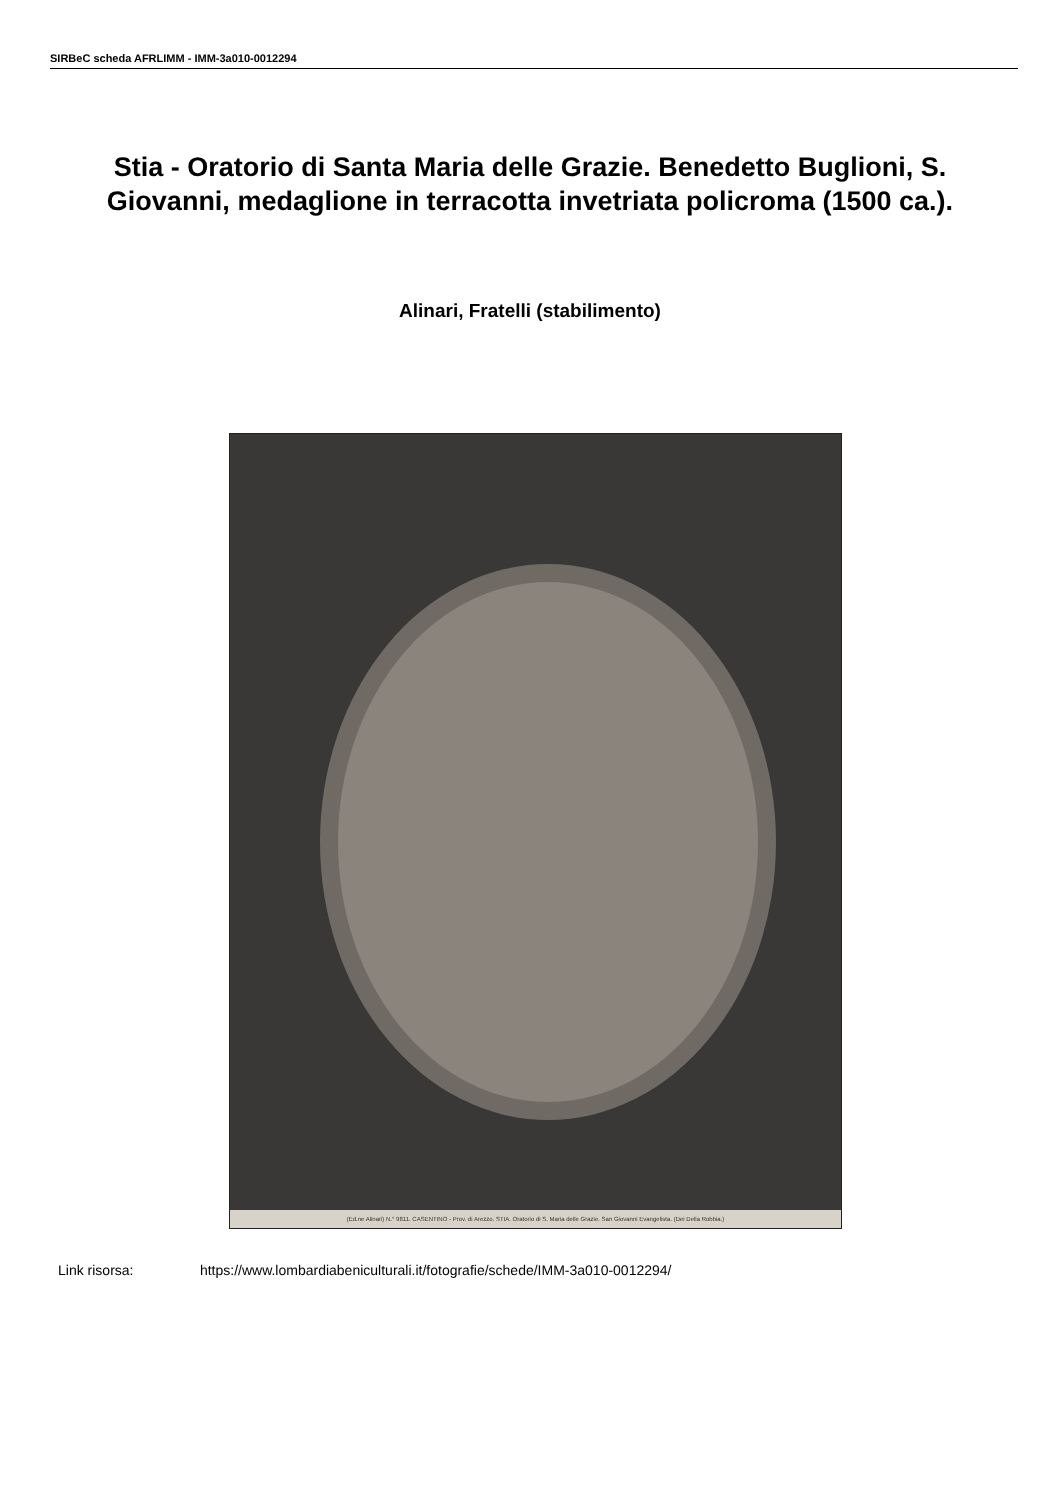SIRBeC scheda AFRLIMM - IMM-3a010-0012294
Stia - Oratorio di Santa Maria delle Grazie. Benedetto Buglioni, S. Giovanni, medaglione in terracotta invetriata policroma (1500 ca.).
Alinari, Fratelli (stabilimento)
(Ed.ne Alinari) N.° 9811. CASENTINO - Prov. di Arezzo. STIA. Oratorio di S. Maria delle Grazie. San Giovanni Evangelista. (Dei Della Robbia.)
Link risorsa: https://www.lombardiabeniculturali.it/fotografie/schede/IMM-3a010-0012294/